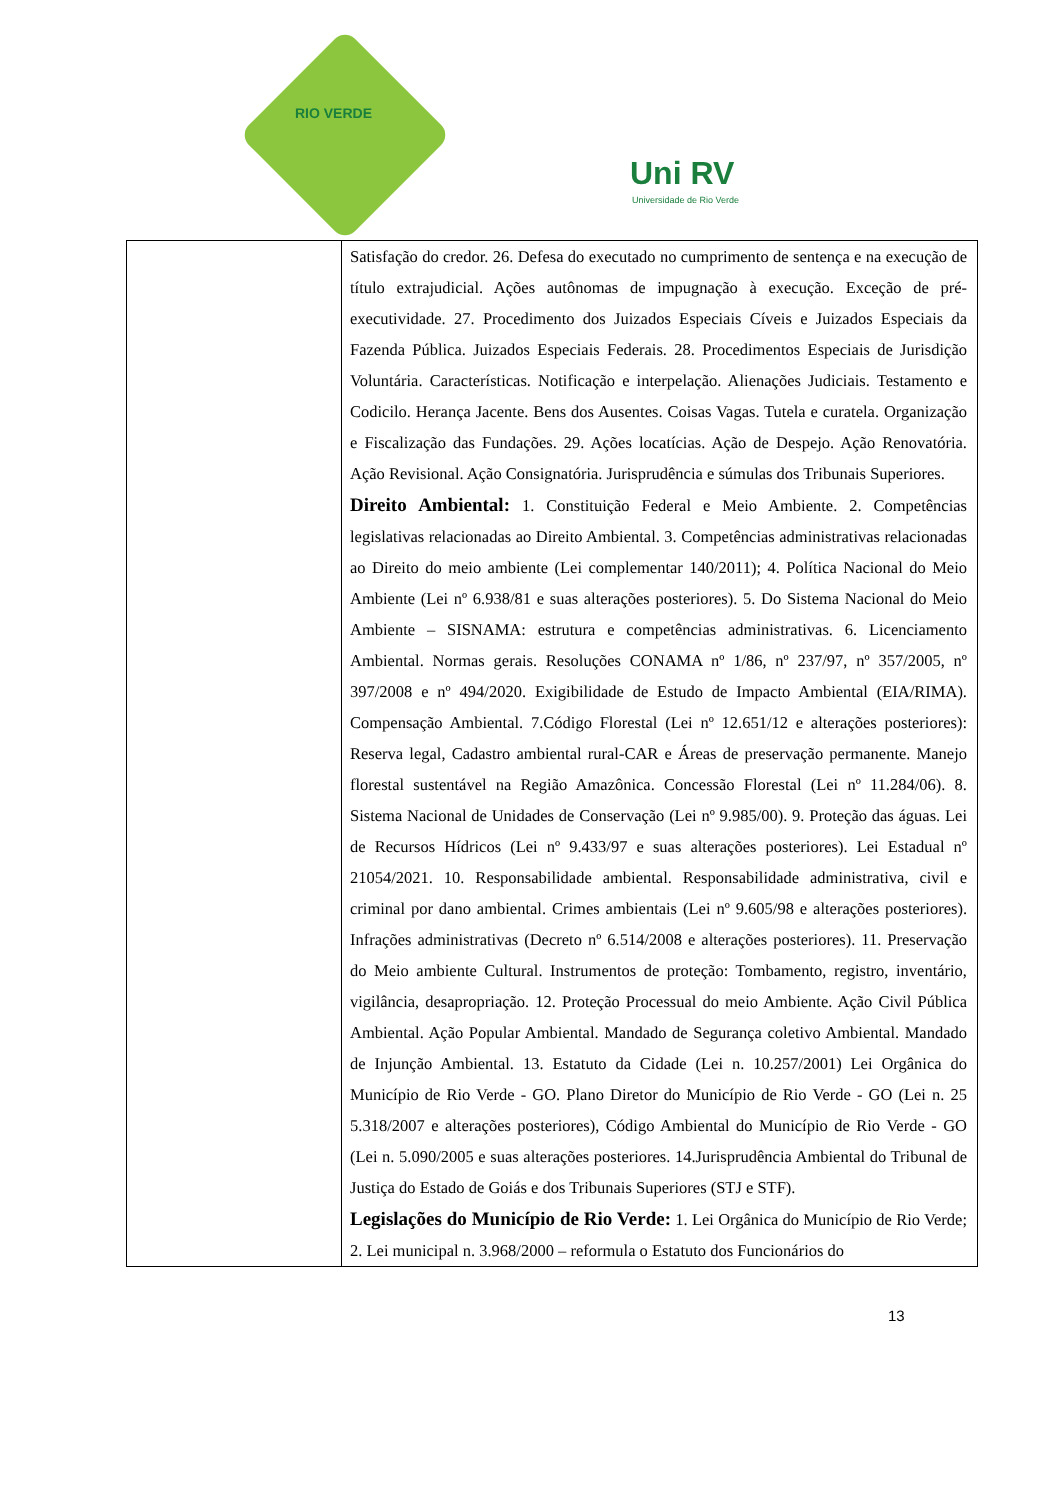RIO VERDE
Uni RV
Universidade de Rio Verde
| | Satisfação do credor. 26. Defesa do executado no cumprimento de sentença e na execução de título extrajudicial. Ações autônomas de impugnação à execução. Exceção de pré-executividade. 27. Procedimento dos Juizados Especiais Cíveis e Juizados Especiais da Fazenda Pública. Juizados Especiais Federais. 28. Procedimentos Especiais de Jurisdição Voluntária. Características. Notificação e interpelação. Alienações Judiciais. Testamento e Codicilo. Herança Jacente. Bens dos Ausentes. Coisas Vagas. Tutela e curatela. Organização e Fiscalização das Fundações. 29. Ações locatícias. Ação de Despejo. Ação Renovatória. Ação Revisional. Ação Consignatória. Jurisprudência e súmulas dos Tribunais Superiores. Direito Ambiental: 1. Constituição Federal e Meio Ambiente. 2. Competências legislativas relacionadas ao Direito Ambiental. 3. Competências administrativas relacionadas ao Direito do meio ambiente (Lei complementar 140/2011); 4. Política Nacional do Meio Ambiente (Lei nº 6.938/81 e suas alterações posteriores). 5. Do Sistema Nacional do Meio Ambiente – SISNAMA: estrutura e competências administrativas. 6. Licenciamento Ambiental. Normas gerais. Resoluções CONAMA nº 1/86, nº 237/97, nº 357/2005, nº 397/2008 e nº 494/2020. Exigibilidade de Estudo de Impacto Ambiental (EIA/RIMA). Compensação Ambiental. 7.Código Florestal (Lei nº 12.651/12 e alterações posteriores): Reserva legal, Cadastro ambiental rural-CAR e Áreas de preservação permanente. Manejo florestal sustentável na Região Amazônica. Concessão Florestal (Lei nº 11.284/06). 8. Sistema Nacional de Unidades de Conservação (Lei nº 9.985/00). 9. Proteção das águas. Lei de Recursos Hídricos (Lei nº 9.433/97 e suas alterações posteriores). Lei Estadual nº 21054/2021. 10. Responsabilidade ambiental. Responsabilidade administrativa, civil e criminal por dano ambiental. Crimes ambientais (Lei nº 9.605/98 e alterações posteriores). Infrações administrativas (Decreto nº 6.514/2008 e alterações posteriores). 11. Preservação do Meio ambiente Cultural. Instrumentos de proteção: Tombamento, registro, inventário, vigilância, desapropriação. 12. Proteção Processual do meio Ambiente. Ação Civil Pública Ambiental. Ação Popular Ambiental. Mandado de Segurança coletivo Ambiental. Mandado de Injunção Ambiental. 13. Estatuto da Cidade (Lei n. 10.257/2001) Lei Orgânica do Município de Rio Verde - GO. Plano Diretor do Município de Rio Verde - GO (Lei n. 25 5.318/2007 e alterações posteriores), Código Ambiental do Município de Rio Verde - GO (Lei n. 5.090/2005 e suas alterações posteriores. 14.Jurisprudência Ambiental do Tribunal de Justiça do Estado de Goiás e dos Tribunais Superiores (STJ e STF). Legislações do Município de Rio Verde: 1. Lei Orgânica do Município de Rio Verde; 2. Lei municipal n. 3.968/2000 – reformula o Estatuto dos Funcionários do |
13